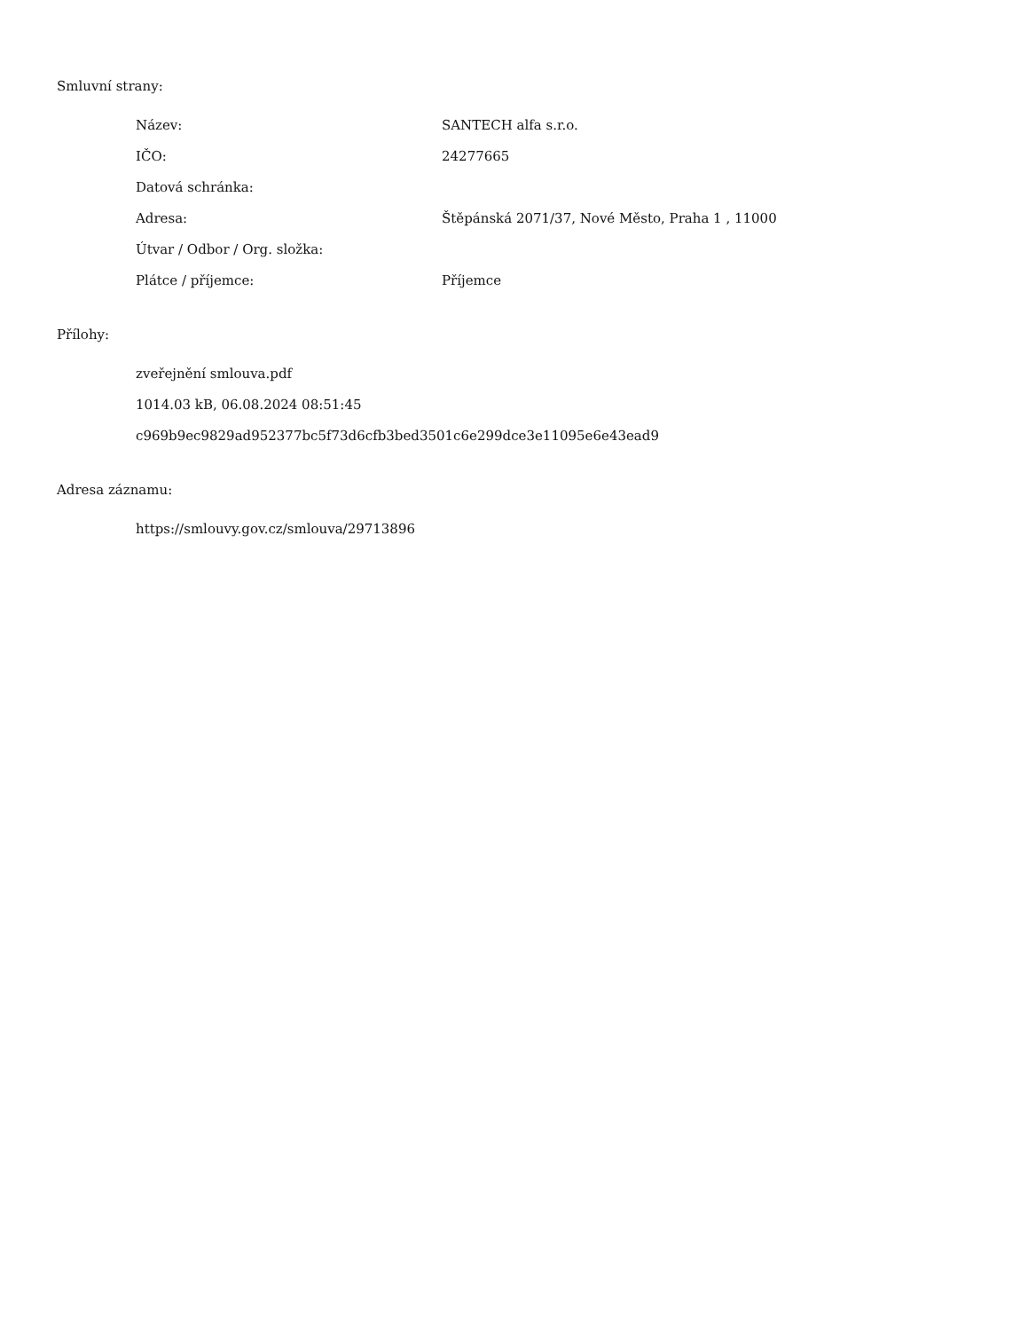Smluvní strany:
| Název: | SANTECH alfa s.r.o. |
| IČO: | 24277665 |
| Datová schránka: | |
| Adresa: | Štěpánská 2071/37, Nové Město, Praha 1 , 11000 |
| Útvar / Odbor / Org. složka: | |
| Plátce / příjemce: | Příjemce |
Přílohy:
zveřejnění smlouva.pdf
1014.03 kB, 06.08.2024 08:51:45
c969b9ec9829ad952377bc5f73d6cfb3bed3501c6e299dce3e11095e6e43ead9
Adresa záznamu:
https://smlouvy.gov.cz/smlouva/29713896